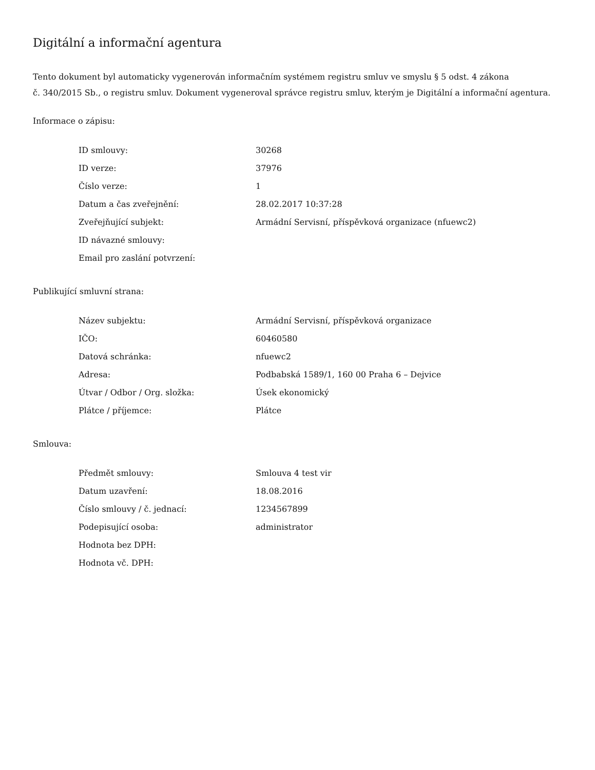Digitální a informační agentura
Tento dokument byl automaticky vygenerován informačním systémem registru smluv ve smyslu § 5 odst. 4 zákona
č. 340/2015 Sb., o registru smluv. Dokument vygeneroval správce registru smluv, kterým je Digitální a informační agentura.
Informace o zápisu:
| ID smlouvy: | 30268 |
| ID verze: | 37976 |
| Číslo verze: | 1 |
| Datum a čas zveřejnění: | 28.02.2017 10:37:28 |
| Zveřejňující subjekt: | Armádní Servisní, příspěvková organizace (nfuewc2) |
| ID návazné smlouvy: | |
| Email pro zaslání potvrzení: | |
Publikující smluvní strana:
| Název subjektu: | Armádní Servisní, příspěvková organizace |
| IČO: | 60460580 |
| Datová schránka: | nfuewc2 |
| Adresa: | Podbabská 1589/1, 160 00 Praha 6 – Dejvice |
| Útvar / Odbor / Org. složka: | Úsek ekonomický |
| Plátce / příjemce: | Plátce |
Smlouva:
| Předmět smlouvy: | Smlouva 4 test vir |
| Datum uzavření: | 18.08.2016 |
| Číslo smlouvy / č. jednací: | 1234567899 |
| Podepisující osoba: | administrator |
| Hodnota bez DPH: | |
| Hodnota vč. DPH: | |